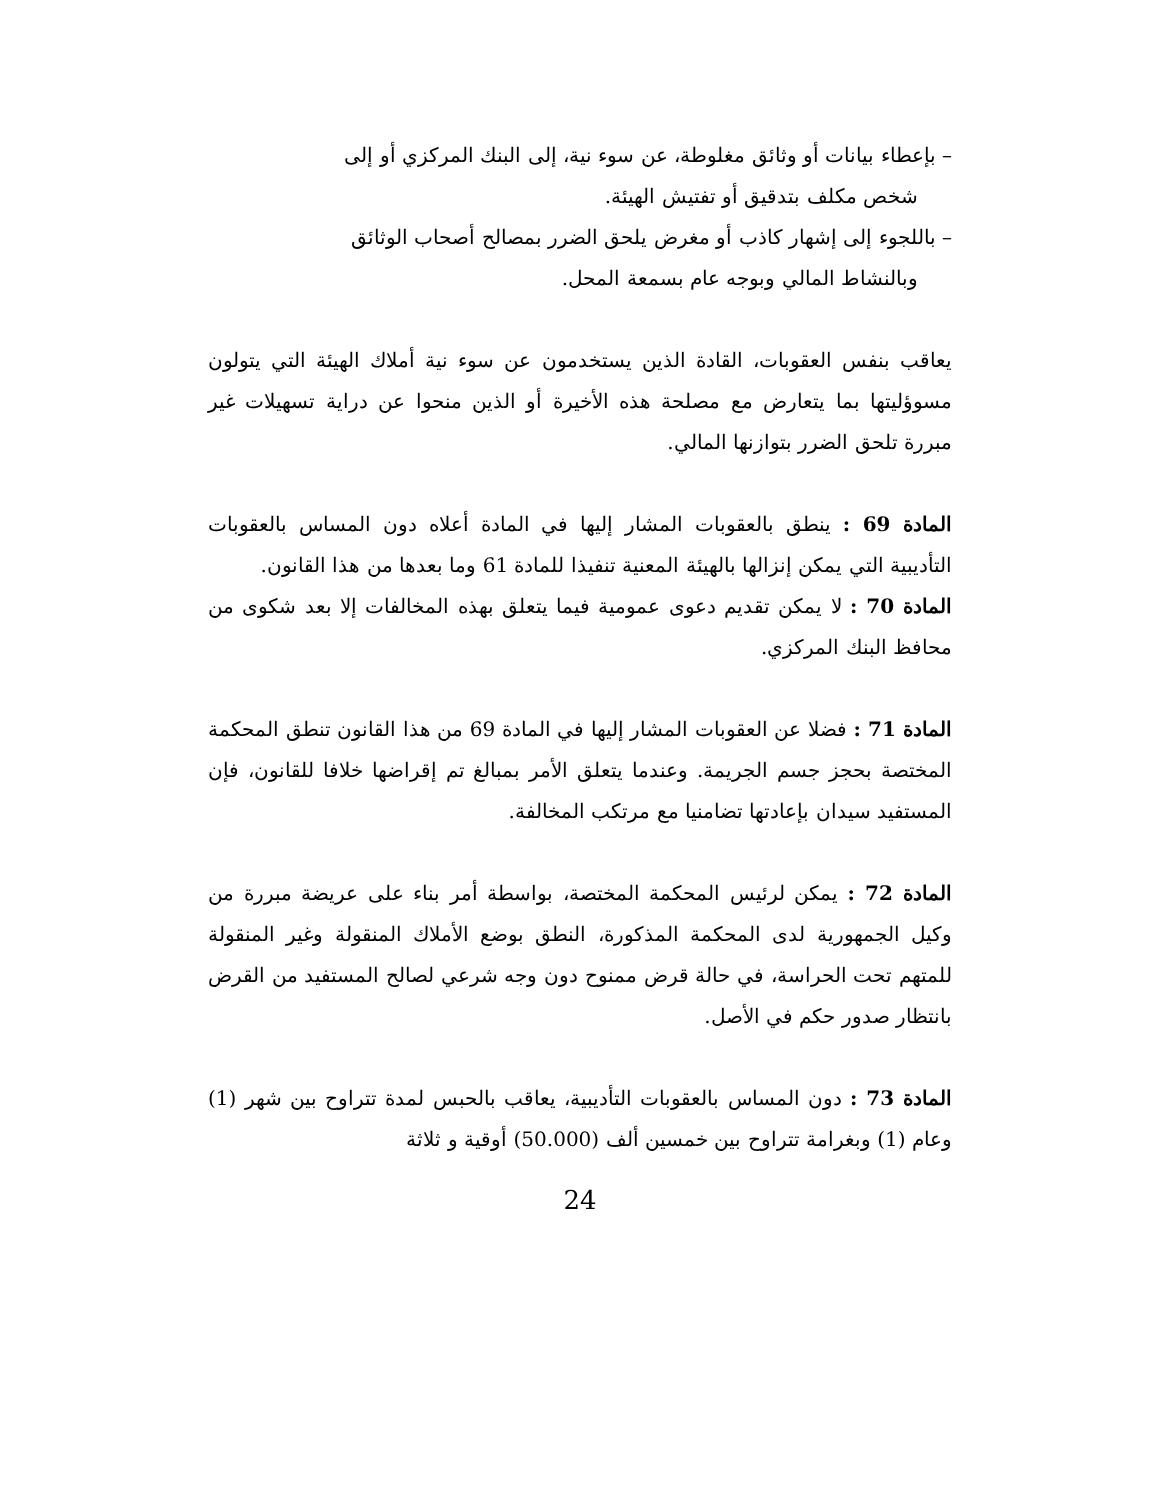– بإعطاء بيانات أو وثائق مغلوطة، عن سوء نية، إلى البنك المركزي أو إلى
شخص مكلف بتدقيق أو تفتيش الهيئة.
– باللجوء إلى إشهار كاذب أو مغرض يلحق الضرر بمصالح أصحاب الوثائق
وبالنشاط المالي وبوجه عام بسمعة المحل.
يعاقب بنفس العقوبات، القادة الذين يستخدمون عن سوء نية أملاك الهيئة التي يتولون مسوؤليتها بما يتعارض مع مصلحة هذه الأخيرة أو الذين منحوا عن دراية تسهيلات غير مبررة تلحق الضرر بتوازنها المالي.
المادة 69 : ينطق بالعقوبات المشار إليها في المادة أعلاه دون المساس بالعقوبات التأديبية التي يمكن إنزالها بالهيئة المعنية تنفيذا للمادة 61 وما بعدها من هذا القانون.
المادة 70 : لا يمكن تقديم دعوى عمومية فيما يتعلق بهذه المخالفات إلا بعد شكوى من محافظ البنك المركزي.
المادة 71 : فضلا عن العقوبات المشار إليها في المادة 69 من هذا القانون تنطق المحكمة المختصة بحجز جسم الجريمة. وعندما يتعلق الأمر بمبالغ تم إقراضها خلافا للقانون، فإن المستفيد سيدان بإعادتها تضامنيا مع مرتكب المخالفة.
المادة 72 : يمكن لرئيس المحكمة المختصة، بواسطة أمر بناء على عريضة مبررة من وكيل الجمهورية لدى المحكمة المذكورة، النطق بوضع الأملاك المنقولة وغير المنقولة للمتهم تحت الحراسة، في حالة قرض ممنوح دون وجه شرعي لصالح المستفيد من القرض بانتظار صدور حكم في الأصل.
المادة 73 : دون المساس بالعقوبات التأديبية، يعاقب بالحبس لمدة تتراوح بين شهر (1) وعام (1) وبغرامة تتراوح بين خمسين ألف (50.000) أوقية و ثلاثة
24